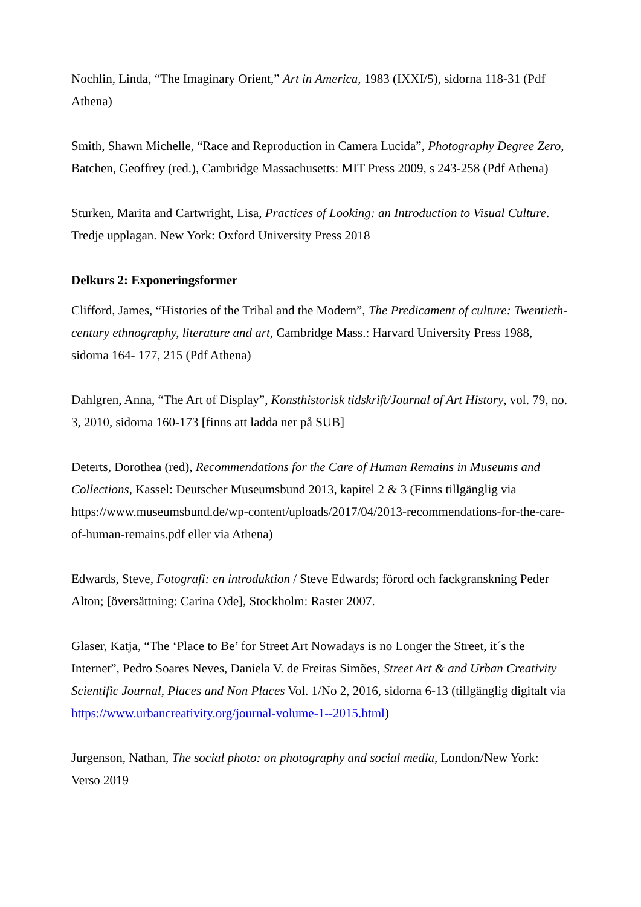Nochlin, Linda, “The Imaginary Orient,” Art in America, 1983 (IXXI/5), sidorna 118-31 (Pdf Athena)
Smith, Shawn Michelle, “Race and Reproduction in Camera Lucida”, Photography Degree Zero, Batchen, Geoffrey (red.), Cambridge Massachusetts: MIT Press 2009, s 243-258 (Pdf Athena)
Sturken, Marita and Cartwright, Lisa, Practices of Looking: an Introduction to Visual Culture. Tredje upplagan. New York: Oxford University Press 2018
Delkurs 2: Exponeringsformer
Clifford, James, “Histories of the Tribal and the Modern”, The Predicament of culture: Twentieth- century ethnography, literature and art, Cambridge Mass.: Harvard University Press 1988, sidorna 164- 177, 215 (Pdf Athena)
Dahlgren, Anna, “The Art of Display”, Konsthistorisk tidskrift/Journal of Art History, vol. 79, no. 3, 2010, sidorna 160-173 [finns att ladda ner på SUB]
Deterts, Dorothea (red), Recommendations for the Care of Human Remains in Museums and Collections, Kassel: Deutscher Museumsbund 2013, kapitel 2 & 3 (Finns tillgänglig via https://www.museumsbund.de/wp-content/uploads/2017/04/2013-recommendations-for-the-care- of-human-remains.pdf eller via Athena)
Edwards, Steve, Fotografi: en introduktion / Steve Edwards; förord och fackgranskning Peder Alton; [översättning: Carina Ode], Stockholm: Raster 2007.
Glaser, Katja, “The ‘Place to Be’ for Street Art Nowadays is no Longer the Street, it´s the Internet”, Pedro Soares Neves, Daniela V. de Freitas Simões, Street Art & and Urban Creativity Scientific Journal, Places and Non Places Vol. 1/No 2, 2016, sidorna 6-13 (tillgänglig digitalt via https://www.urbancreativity.org/journal-volume-1--2015.html)
Jurgenson, Nathan, The social photo: on photography and social media, London/New York: Verso 2019